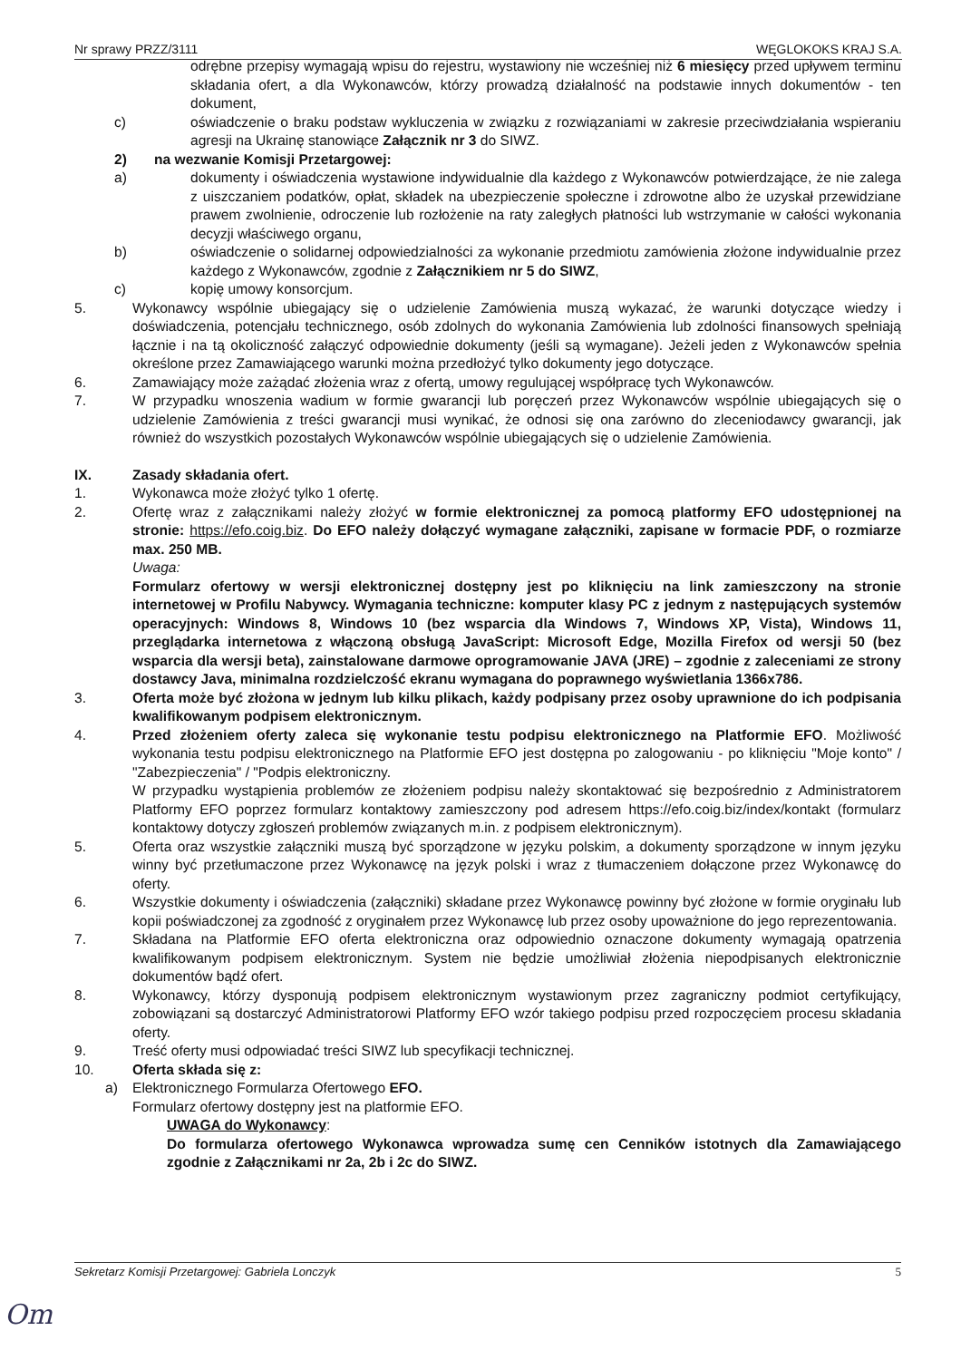Nr sprawy PRZZ/3111 WĘGLOKOKS KRAJ S.A.
odrębne przepisy wymagają wpisu do rejestru, wystawiony nie wcześniej niż 6 miesięcy przed upływem terminu składania ofert, a dla Wykonawców, którzy prowadzą działalność na podstawie innych dokumentów - ten dokument,
c) oświadczenie o braku podstaw wykluczenia w związku z rozwiązaniami w zakresie przeciwdziałania wspieraniu agresji na Ukrainę stanowiące Załącznik nr 3 do SIWZ.
2) na wezwanie Komisji Przetargowej:
a) dokumenty i oświadczenia wystawione indywidualnie dla każdego z Wykonawców potwierdzające, że nie zalega z uiszczaniem podatków, opłat, składek na ubezpieczenie społeczne i zdrowotne albo że uzyskał przewidziane prawem zwolnienie, odroczenie lub rozłożenie na raty zaległych płatności lub wstrzymanie w całości wykonania decyzji właściwego organu,
b) oświadczenie o solidarnej odpowiedzialności za wykonanie przedmiotu zamówienia złożone indywidualnie przez każdego z Wykonawców, zgodnie z Załącznikiem nr 5 do SIWZ,
c) kopię umowy konsorcjum.
5. Wykonawcy wspólnie ubiegający się o udzielenie Zamówienia muszą wykazać, że warunki dotyczące wiedzy i doświadczenia, potencjału technicznego, osób zdolnych do wykonania Zamówienia lub zdolności finansowych spełniają łącznie i na tą okoliczność załączyć odpowiednie dokumenty (jeśli są wymagane). Jeżeli jeden z Wykonawców spełnia określone przez Zamawiającego warunki można przedłożyć tylko dokumenty jego dotyczące.
6. Zamawiający może zażądać złożenia wraz z ofertą, umowy regulującej współpracę tych Wykonawców.
7. W przypadku wnoszenia wadium w formie gwarancji lub poręczeń przez Wykonawców wspólnie ubiegających się o udzielenie Zamówienia z treści gwarancji musi wynikać, że odnosi się ona zarówno do zleceniodawcy gwarancji, jak również do wszystkich pozostałych Wykonawców wspólnie ubiegających się o udzielenie Zamówienia.
IX. Zasady składania ofert.
1. Wykonawca może złożyć tylko 1 ofertę.
2. Ofertę wraz z załącznikami należy złożyć w formie elektronicznej za pomocą platformy EFO udostępnionej na stronie: https://efo.coig.biz. Do EFO należy dołączyć wymagane załączniki, zapisane w formacie PDF, o rozmiarze max. 250 MB.
Uwaga:
Formularz ofertowy w wersji elektronicznej dostępny jest po kliknięciu na link zamieszczony na stronie internetowej w Profilu Nabywcy. Wymagania techniczne: komputer klasy PC z jednym z następujących systemów operacyjnych: Windows 8, Windows 10 (bez wsparcia dla Windows 7, Windows XP, Vista), Windows 11, przeglądarka internetowa z włączoną obsługą JavaScript: Microsoft Edge, Mozilla Firefox od wersji 50 (bez wsparcia dla wersji beta), zainstalowane darmowe oprogramowanie JAVA (JRE) – zgodnie z zaleceniami ze strony dostawcy Java, minimalna rozdzielczość ekranu wymagana do poprawnego wyświetlania 1366x786.
3. Oferta może być złożona w jednym lub kilku plikach, każdy podpisany przez osoby uprawnione do ich podpisania kwalifikowanym podpisem elektronicznym.
4. Przed złożeniem oferty zaleca się wykonanie testu podpisu elektronicznego na Platformie EFO. Możliwość wykonania testu podpisu elektronicznego na Platformie EFO jest dostępna po zalogowaniu - po kliknięciu "Moje konto" / "Zabezpieczenia" / "Podpis elektroniczny.
W przypadku wystąpienia problemów ze złożeniem podpisu należy skontaktować się bezpośrednio z Administratorem Platformy EFO poprzez formularz kontaktowy zamieszczony pod adresem https://efo.coig.biz/index/kontakt (formularz kontaktowy dotyczy zgłoszeń problemów związanych m.in. z podpisem elektronicznym).
5. Oferta oraz wszystkie załączniki muszą być sporządzone w języku polskim, a dokumenty sporządzone w innym języku winny być przetłumaczone przez Wykonawcę na język polski i wraz z tłumaczeniem dołączone przez Wykonawcę do oferty.
6. Wszystkie dokumenty i oświadczenia (załączniki) składane przez Wykonawcę powinny być złożone w formie oryginału lub kopii poświadczonej za zgodność z oryginałem przez Wykonawcę lub przez osoby upoważnione do jego reprezentowania.
7. Składana na Platformie EFO oferta elektroniczna oraz odpowiednio oznaczone dokumenty wymagają opatrzenia kwalifikowanym podpisem elektronicznym. System nie będzie umożliwiał złożenia niepodpisanych elektronicznie dokumentów bądź ofert.
8. Wykonawcy, którzy dysponują podpisem elektronicznym wystawionym przez zagraniczny podmiot certyfikujący, zobowiązani są dostarczyć Administratorowi Platformy EFO wzór takiego podpisu przed rozpoczęciem procesu składania oferty.
9. Treść oferty musi odpowiadać treści SIWZ lub specyfikacji technicznej.
10. Oferta składa się z:
a) Elektronicznego Formularza Ofertowego EFO.
Formularz ofertowy dostępny jest na platformie EFO.
UWAGA do Wykonawcy:
Do formularza ofertowego Wykonawca wprowadza sumę cen Cenników istotnych dla Zamawiającego zgodnie z Załącznikami nr 2a, 2b i 2c do SIWZ.
Sekretarz Komisji Przetargowej: Gabriela Lonczyk 5
Om